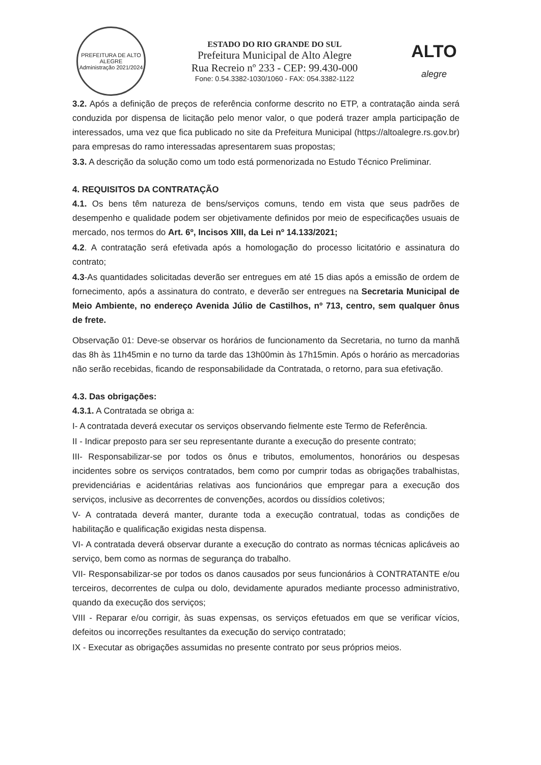PREFEITURA DE ALTO ALEGRE
Administração 2021/2024
ESTADO DO RIO GRANDE DO SUL
Prefeitura Municipal de Alto Alegre
Rua Recreio nº 233 - CEP: 99.430-000
Fone: 0.54.3382-1030/1060 - FAX: 054.3382-1122
ALTO
alegre
3.2. Após a definição de preços de referência conforme descrito no ETP, a contratação ainda será conduzida por dispensa de licitação pelo menor valor, o que poderá trazer ampla participação de interessados, uma vez que fica publicado no site da Prefeitura Municipal (https://altoalegre.rs.gov.br) para empresas do ramo interessadas apresentarem suas propostas;
3.3. A descrição da solução como um todo está pormenorizada no Estudo Técnico Preliminar.
4. REQUISITOS DA CONTRATAÇÃO
4.1. Os bens têm natureza de bens/serviços comuns, tendo em vista que seus padrões de desempenho e qualidade podem ser objetivamente definidos por meio de especificações usuais de mercado, nos termos do Art. 6º, Incisos XIII, da Lei nº 14.133/2021;
4.2. A contratação será efetivada após a homologação do processo licitatório e assinatura do contrato;
4.3-As quantidades solicitadas deverão ser entregues em até 15 dias após a emissão de ordem de fornecimento, após a assinatura do contrato, e deverão ser entregues na Secretaria Municipal de Meio Ambiente, no endereço Avenida Júlio de Castilhos, nº 713, centro, sem qualquer ônus de frete.
Observação 01: Deve-se observar os horários de funcionamento da Secretaria, no turno da manhã das 8h às 11h45min e no turno da tarde das 13h00min às 17h15min. Após o horário as mercadorias não serão recebidas, ficando de responsabilidade da Contratada, o retorno, para sua efetivação.
4.3. Das obrigações:
4.3.1. A Contratada se obriga a:
I- A contratada deverá executar os serviços observando fielmente este Termo de Referência.
II - Indicar preposto para ser seu representante durante a execução do presente contrato;
III- Responsabilizar-se por todos os ônus e tributos, emolumentos, honorários ou despesas incidentes sobre os serviços contratados, bem como por cumprir todas as obrigações trabalhistas, previdenciárias e acidentárias relativas aos funcionários que empregar para a execução dos serviços, inclusive as decorrentes de convenções, acordos ou dissídios coletivos;
V- A contratada deverá manter, durante toda a execução contratual, todas as condições de habilitação e qualificação exigidas nesta dispensa.
VI- A contratada deverá observar durante a execução do contrato as normas técnicas aplicáveis ao serviço, bem como as normas de segurança do trabalho.
VII- Responsabilizar-se por todos os danos causados por seus funcionários à CONTRATANTE e/ou terceiros, decorrentes de culpa ou dolo, devidamente apurados mediante processo administrativo, quando da execução dos serviços;
VIII - Reparar e/ou corrigir, às suas expensas, os serviços efetuados em que se verificar vícios, defeitos ou incorreções resultantes da execução do serviço contratado;
IX - Executar as obrigações assumidas no presente contrato por seus próprios meios.